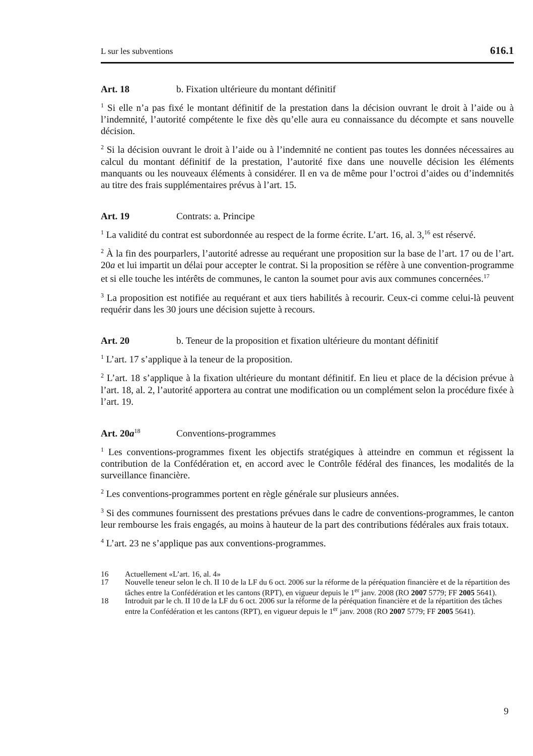L sur les subventions 616.1
Art. 18 b. Fixation ultérieure du montant définitif
<sup>1</sup> Si elle n’a pas fixé le montant définitif de la prestation dans la décision ouvrant le droit à l’aide ou à l’indemnité, l’autorité compétente le fixe dès qu’elle aura eu connaissance du décompte et sans nouvelle décision.
<sup>2</sup> Si la décision ouvrant le droit à l’aide ou à l’indemnité ne contient pas toutes les données nécessaires au calcul du montant définitif de la prestation, l’autorité fixe dans une nouvelle décision les éléments manquants ou les nouveaux éléments à considérer. Il en va de même pour l’octroi d’aides ou d’indemnités au titre des frais supplémentaires prévus à l’art. 15.
Art. 19 Contrats: a. Principe
<sup>1</sup> La validité du contrat est subordonnée au respect de la forme écrite. L’art. 16, al. 3,<sup>16</sup> est réservé.
<sup>2</sup> À la fin des pourparlers, l’autorité adresse au requérant une proposition sur la base de l’art. 17 ou de l’art. 20a et lui impartit un délai pour accepter le contrat. Si la proposition se réfère à une convention-programme et si elle touche les intérêts de communes, le canton la soumet pour avis aux communes concernées.<sup>17</sup>
<sup>3</sup> La proposition est notifiée au requérant et aux tiers habilités à recourir. Ceux-ci comme celui-là peuvent requérir dans les 30 jours une décision sujette à recours.
Art. 20 b. Teneur de la proposition et fixation ultérieure du montant définitif
<sup>1</sup> L’art. 17 s’applique à la teneur de la proposition.
<sup>2</sup> L’art. 18 s’applique à la fixation ultérieure du montant définitif. En lieu et place de la décision prévue à l’art. 18, al. 2, l’autorité apportera au contrat une modification ou un complément selon la procédure fixée à l’art. 19.
Art. 20a<sup>18</sup> Conventions-programmes
<sup>1</sup> Les conventions-programmes fixent les objectifs stratégiques à atteindre en commun et régissent la contribution de la Confédération et, en accord avec le Contrôle fédéral des finances, les modalités de la surveillance financière.
<sup>2</sup> Les conventions-programmes portent en règle générale sur plusieurs années.
<sup>3</sup> Si des communes fournissent des prestations prévues dans le cadre de conventions-programmes, le canton leur rembourse les frais engagés, au moins à hauteur de la part des contributions fédérales aux frais totaux.
<sup>4</sup> L’art. 23 ne s’applique pas aux conventions-programmes.
16
Actuellement «L’art. 16, al. 4»
17
Nouvelle teneur selon le ch. II 10 de la LF du 6 oct. 2006 sur la réforme de la péréquation financière et de la répartition des tâches entre la Confédération et les cantons (RPT), en vigueur depuis le 1<sup>er</sup> janv. 2008 (RO 2007 5779; FF 2005 5641).
18
Introduit par le ch. II 10 de la LF du 6 oct. 2006 sur la réforme de la péréquation financière et de la répartition des tâches entre la Confédération et les cantons (RPT), en vigueur depuis le 1<sup>er</sup> janv. 2008 (RO 2007 5779; FF 2005 5641).
9